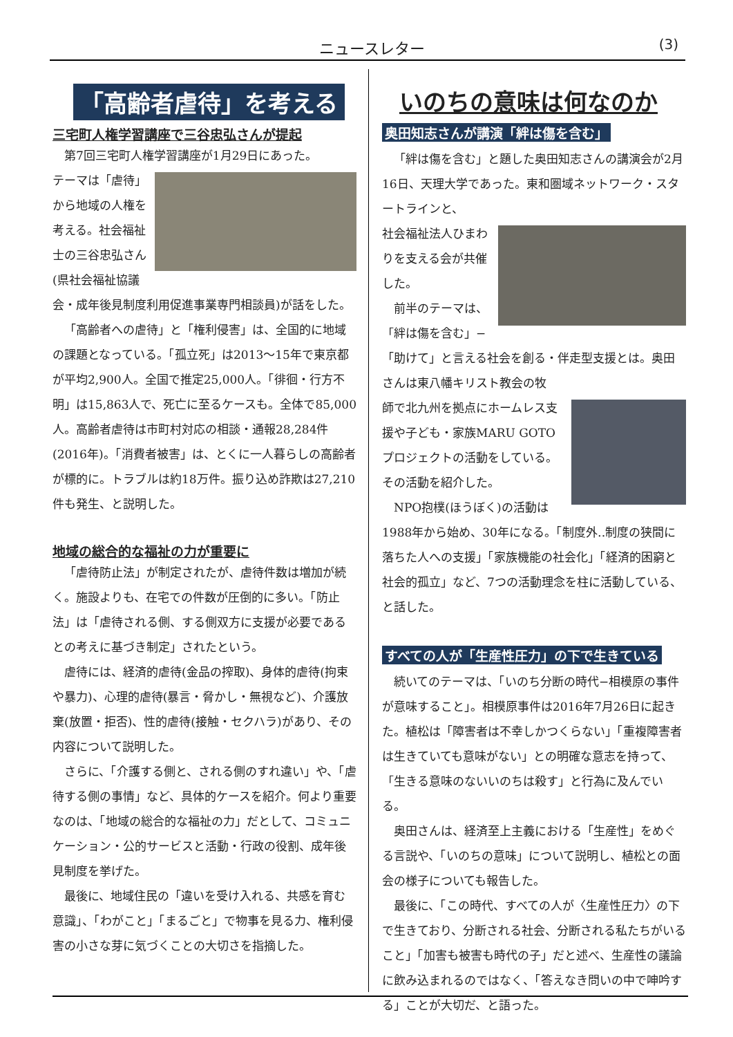ニュースレター (3)
「高齢者虐待」を考える
三宅町人権学習講座で三谷忠弘さんが提起
第7回三宅町人権学習講座が1月29日にあった。
テーマは「虐待」から地域の人権を考える。社会福祉士の三谷忠弘さん(県社会福祉協議会・成年後見制度利用促進事業専門相談員)が話をした。
「高齢者への虐待」と「権利侵害」は、全国的に地域の課題となっている。「孤立死」は2013〜15年で東京都が平均2,900人。全国で推定25,000人。「徘徊・行方不明」は15,863人で、死亡に至るケースも。全体で85,000人。高齢者虐待は市町村対応の相談・通報28,284件(2016年)。「消費者被害」は、とくに一人暮らしの高齢者が標的に。トラブルは約18万件。振り込め詐欺は27,210件も発生、と説明した。
地域の総合的な福祉の力が重要に
「虐待防止法」が制定されたが、虐待件数は増加が続く。施設よりも、在宅での件数が圧倒的に多い。「防止法」は「虐待される側、する側双方に支援が必要であるとの考えに基づき制定」されたという。
虐待には、経済的虐待(金品の搾取)、身体的虐待(拘束や暴力)、心理的虐待(暴言・脅かし・無視など)、介護放棄(放置・拒否)、性的虐待(接触・セクハラ)があり、その内容について説明した。
さらに、「介護する側と、される側のすれ違い」や、「虐待する側の事情」など、具体的ケースを紹介。何より重要なのは、「地域の総合的な福祉の力」だとして、コミュニケーション・公的サービスと活動・行政の役割、成年後見制度を挙げた。
最後に、地域住民の「違いを受け入れる、共感を育む意識」、「わがこと」「まるごと」で物事を見る力、権利侵害の小さな芽に気づくことの大切さを指摘した。
いのちの意味は何なのか
奥田知志さんが講演「絆は傷を含む」
「絆は傷を含む」と題した奥田知志さんの講演会が2月16日、天理大学であった。東和圏域ネットワーク・スタートラインと、
社会福祉法人ひまわりを支える会が共催した。
前半のテーマは、「絆は傷を含む」−「助けて」と言える社会を創る・伴走型支援とは。奥田さんは東八幡キリスト教会の牧
師で北九州を拠点にホームレス支援や子ども・家族MARU GOTOプロジェクトの活動をしている。その活動を紹介した。
NPO抱樸(ほうぼく)の活動は1988年から始め、30年になる。「制度外‥制度の狭間に落ちた人への支援」「家族機能の社会化」「経済的困窮と社会的孤立」など、7つの活動理念を柱に活動している、と話した。
すべての人が「生産性圧力」の下で生きている
続いてのテーマは、「いのち分断の時代−相模原の事件が意味すること」。相模原事件は2016年7月26日に起きた。植松は「障害者は不幸しかつくらない」「重複障害者は生きていても意味がない」との明確な意志を持って、「生きる意味のないいのちは殺す」と行為に及んでいる。
奥田さんは、経済至上主義における「生産性」をめぐる言説や、「いのちの意味」について説明し、植松との面会の様子についても報告した。
最後に、「この時代、すべての人が〈生産性圧力〉の下で生きており、分断される社会、分断される私たちがいること」「加害も被害も時代の子」だと述べ、生産性の議論に飲み込まれるのではなく、「答えなき問いの中で呻吟する」ことが大切だ、と語った。